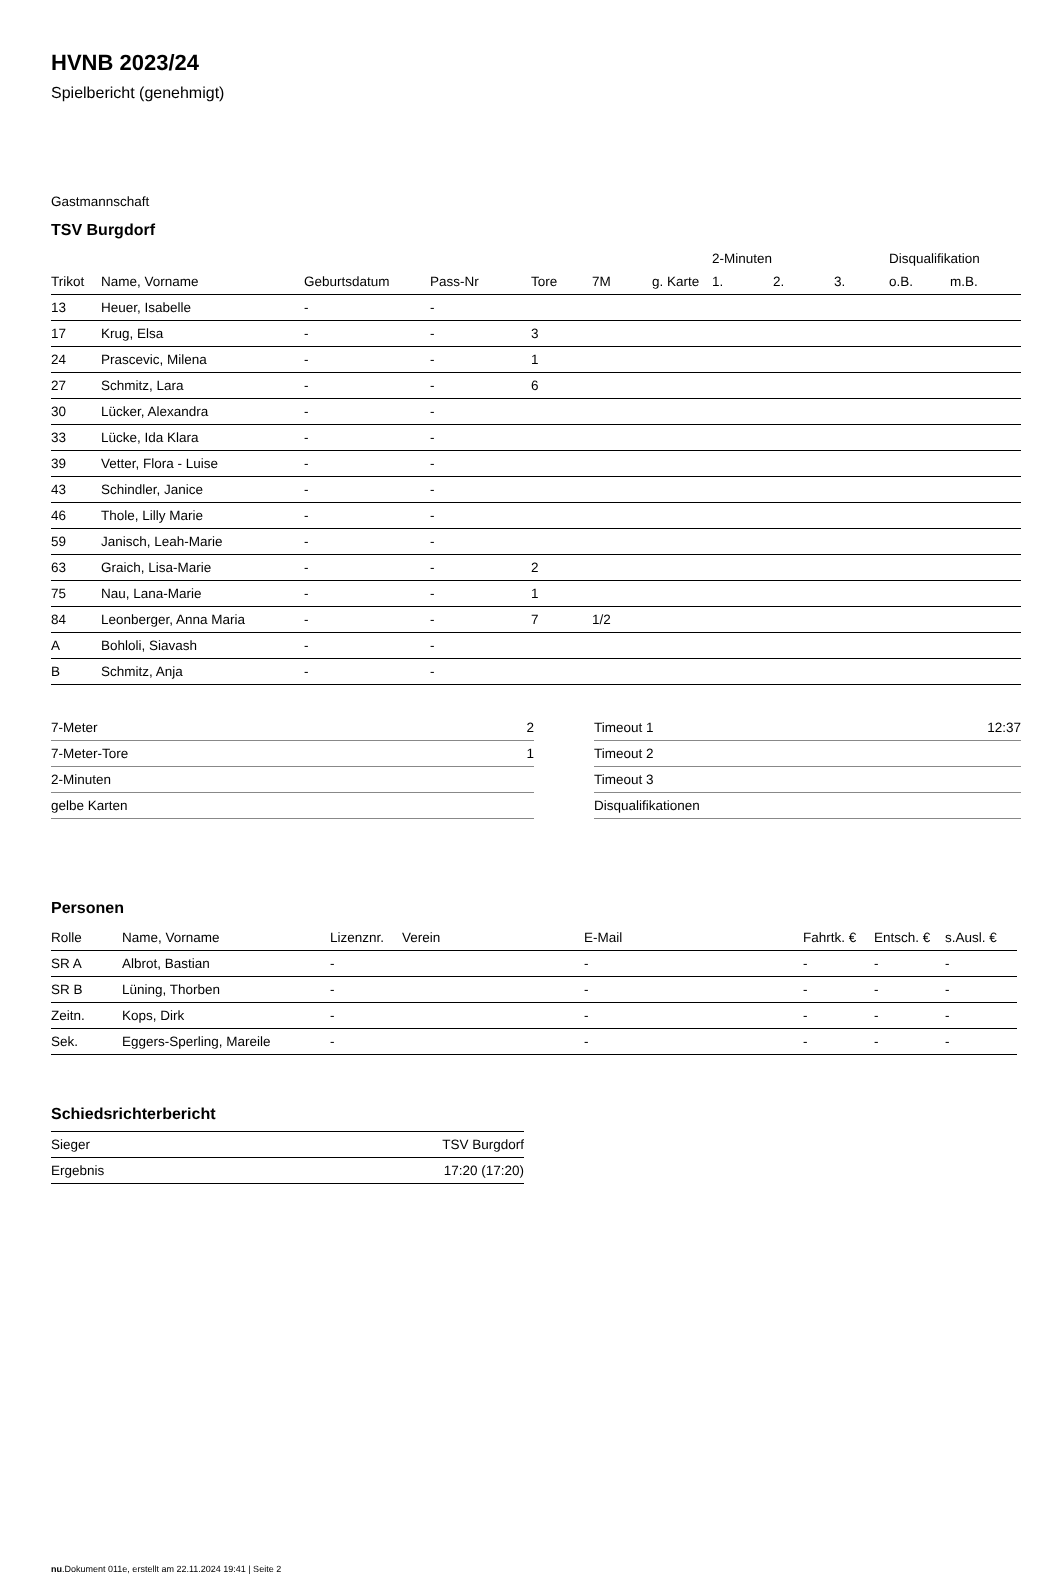HVNB 2023/24
Spielbericht (genehmigt)
Gastmannschaft
TSV Burgdorf
| | | | | | | | 2-Minuten | | | Disqualifikation | |
| --- | --- | --- | --- | --- | --- | --- | --- | --- | --- | --- | --- |
| Trikot | Name, Vorname | Geburtsdatum | Pass-Nr | Tore | 7M | g. Karte | 1. | 2. | 3. | o.B. | m.B. |
| 13 | Heuer, Isabelle | - | - | | | | | | | | |
| 17 | Krug, Elsa | - | - | 3 | | | | | | | |
| 24 | Prascevic, Milena | - | - | 1 | | | | | | | |
| 27 | Schmitz, Lara | - | - | 6 | | | | | | | |
| 30 | Lücker, Alexandra | - | - | | | | | | | | |
| 33 | Lücke, Ida Klara | - | - | | | | | | | | |
| 39 | Vetter, Flora - Luise | - | - | | | | | | | | |
| 43 | Schindler, Janice | - | - | | | | | | | | |
| 46 | Thole, Lilly Marie | - | - | | | | | | | | |
| 59 | Janisch, Leah-Marie | - | - | | | | | | | | |
| 63 | Graich, Lisa-Marie | - | - | 2 | | | | | | | |
| 75 | Nau, Lana-Marie | - | - | 1 | | | | | | | |
| 84 | Leonberger, Anna Maria | - | - | 7 | 1/2 | | | | | | |
| A | Bohloli, Siavash | - | - | | | | | | | | |
| B | Schmitz, Anja | - | - | | | | | | | | |
| 7-Meter | 2 |
| 7-Meter-Tore | 1 |
| 2-Minuten | |
| gelbe Karten | |
| Timeout 1 | 12:37 |
| Timeout 2 | |
| Timeout 3 | |
| Disqualifikationen | |
Personen
| Rolle | Name, Vorname | Lizenznr. | Verein | E-Mail | Fahrtk. € | Entsch. € | s.Ausl. € |
| --- | --- | --- | --- | --- | --- | --- | --- |
| SR A | Albrot, Bastian | - | | - | - | - | - |
| SR B | Lüning, Thorben | - | | - | - | - | - |
| Zeitn. | Kops, Dirk | - | | - | - | - | - |
| Sek. | Eggers-Sperling, Mareile | - | | - | - | - | - |
Schiedsrichterbericht
| Sieger | TSV Burgdorf |
| Ergebnis | 17:20 (17:20) |
nu.Dokument 011e, erstellt am 22.11.2024 19:41 | Seite 2